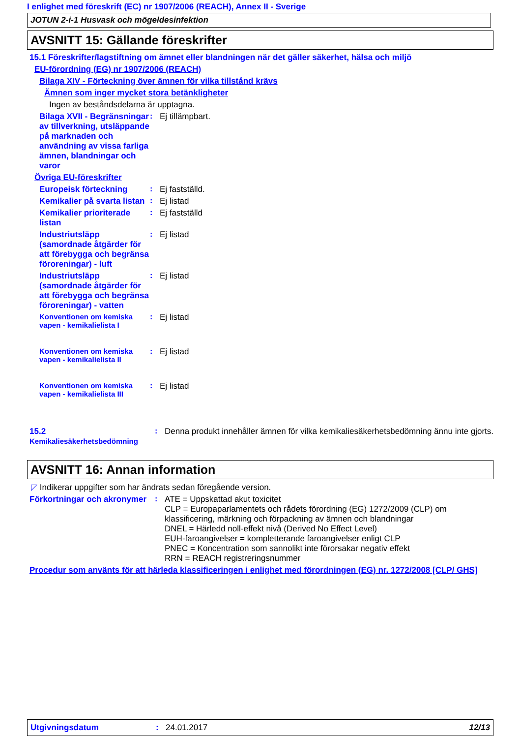I enlighet med föreskrift (EC) nr 1907/2006 (REACH), Annex II - Sverige
JOTUN 2-i-1 Husvask och mögeldesinfektion
AVSNITT 15: Gällande föreskrifter
15.1 Föreskrifter/lagstiftning om ämnet eller blandningen när det gäller säkerhet, hälsa och miljö
EU-förordning (EG) nr 1907/2006 (REACH)
Bilaga XIV - Förteckning över ämnen för vilka tillstånd krävs
Ämnen som inger mycket stora betänkligheter
Ingen av beståndsdelarna är upptagna.
Bilaga XVII - Begränsningar av tillverkning, utsläppande på marknaden och användning av vissa farliga ämnen, blandningar och varor
: Ej tillämpbart.
Övriga EU-föreskrifter
Europeisk förteckning : Ej fastställd.
Kemikalier på svarta listan
: Ej listad
Kemikalier prioriterade listan
: Ej fastställd
Industriutsläpp (samordnade åtgärder för att förebygga och begränsa föroreningar) - luft
: Ej listad
Industriutsläpp (samordnade åtgärder för att förebygga och begränsa föroreningar) - vatten
: Ej listad
Konventionen om kemiska vapen - kemikalielista I
: Ej listad
Konventionen om kemiska vapen - kemikalielista II
: Ej listad
Konventionen om kemiska vapen - kemikalielista III
: Ej listad
15.2 Kemikaliesäkerhetsbedömning
: Denna produkt innehåller ämnen för vilka kemikaliesäkerhetsbedömning ännu inte gjorts.
AVSNITT 16: Annan information
◸ Indikerar uppgifter som har ändrats sedan föregående version.
Förkortningar och akronymer
: ATE = Uppskattad akut toxicitet
CLP = Europaparlamentets och rådets förordning (EG) 1272/2009 (CLP) om klassificering, märkning och förpackning av ämnen och blandningar
DNEL = Härledd noll-effekt nivå (Derived No Effect Level)
EUH-faroangivelser = kompletterande faroangivelser enligt CLP
PNEC = Koncentration som sannolikt inte förorsakar negativ effekt
RRN = REACH registreringsnummer
Procedur som använts för att härleda klassificeringen i enlighet med förordningen (EG) nr. 1272/2008 [CLP/ GHS]
Utgivningsdatum : 24.01.2017 12/13